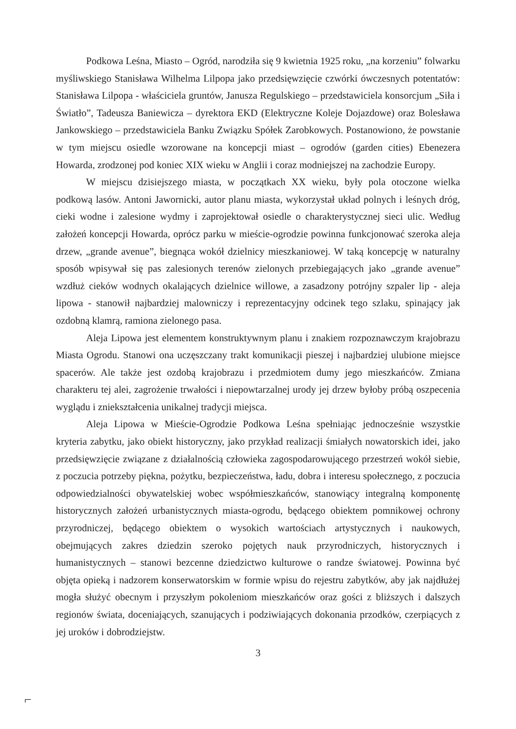Podkowa Leśna, Miasto – Ogród, narodziła się 9 kwietnia 1925 roku, „na korzeniu” folwarku myśliwskiego Stanisława Wilhelma Lilpopa jako przedsięwzięcie czwórki ówczesnych potentatów: Stanisława Lilpopa - właściciela gruntów, Janusza Regulskiego – przedstawiciela konsorcjum „Siła i Światło”, Tadeusza Baniewicza – dyrektora EKD (Elektryczne Koleje Dojazdowe) oraz Bolesława Jankowskiego – przedstawiciela Banku Związku Spółek Zarobkowych. Postanowiono, że powstanie w tym miejscu osiedle wzorowane na koncepcji miast – ogrodów (garden cities) Ebenezera Howarda, zrodzonej pod koniec XIX wieku w Anglii i coraz modniejszej na zachodzie Europy.
W miejscu dzisiejszego miasta, w początkach XX wieku, były pola otoczone wielka podkową lasów. Antoni Jawornicki, autor planu miasta, wykorzystał układ polnych i leśnych dróg, cieki wodne i zalesione wydmy i zaprojektował osiedle o charakterystycznej sieci ulic. Według założeń koncepcji Howarda, oprócz parku w mieście-ogrodzie powinna funkcjonować szeroka aleja drzew, „grande avenue”, biegnąca wokół dzielnicy mieszkaniowej. W taką koncepcję w naturalny sposób wpisywał się pas zalesionych terenów zielonych przebiegających jako „grande avenue” wzdłuż cieków wodnych okalających dzielnice willowe, a zasadzony potrójny szpaler lip - aleja lipowa - stanowił najbardziej malowniczy i reprezentacyjny odcinek tego szlaku, spinający jak ozdobną klamrą, ramiona zielonego pasa.
Aleja Lipowa jest elementem konstruktywnym planu i znakiem rozpoznawczym krajobrazu Miasta Ogrodu. Stanowi ona uczęszczany trakt komunikacji pieszej i najbardziej ulubione miejsce spacerów. Ale także jest ozdobą krajobrazu i przedmiotem dumy jego mieszkańców. Zmiana charakteru tej alei, zagrożenie trwałości i niepowtarzalnej urody jej drzew byłoby próbą oszpecenia wyglądu i zniekształcenia unikalnej tradycji miejsca.
Aleja Lipowa w Mieście-Ogrodzie Podkowa Leśna spełniając jednocześnie wszystkie kryteria zabytku, jako obiekt historyczny, jako przykład realizacji śmiałych nowatorskich idei, jako przedsięwzięcie związane z działalnością człowieka zagospodarowującego przestrzeń wokół siebie, z poczucia potrzeby piękna, pożytku, bezpieczeństwa, ładu, dobra i interesu społecznego, z poczucia odpowiedzialności obywatelskiej wobec współmieszkańców, stanowiący integralną komponentę historycznych założeń urbanistycznych miasta-ogrodu, będącego obiektem pomnikowej ochrony przyrodniczej, będącego obiektem o wysokich wartościach artystycznych i naukowych, obejmujących zakres dziedzin szeroko pojętych nauk przyrodniczych, historycznych i humanistycznych – stanowi bezcenne dziedzictwo kulturowe o randze światowej. Powinna być objęta opieką i nadzorem konserwatorskim w formie wpisu do rejestru zabytków, aby jak najdłużej mogła służyć obecnym i przyszłym pokoleniom mieszkańców oraz gości z bliższych i dalszych regionów świata, doceniających, szanujących i podziwiających dokonania przodków, czerpiących z jej uroków i dobrodziejstw.
3
⌐